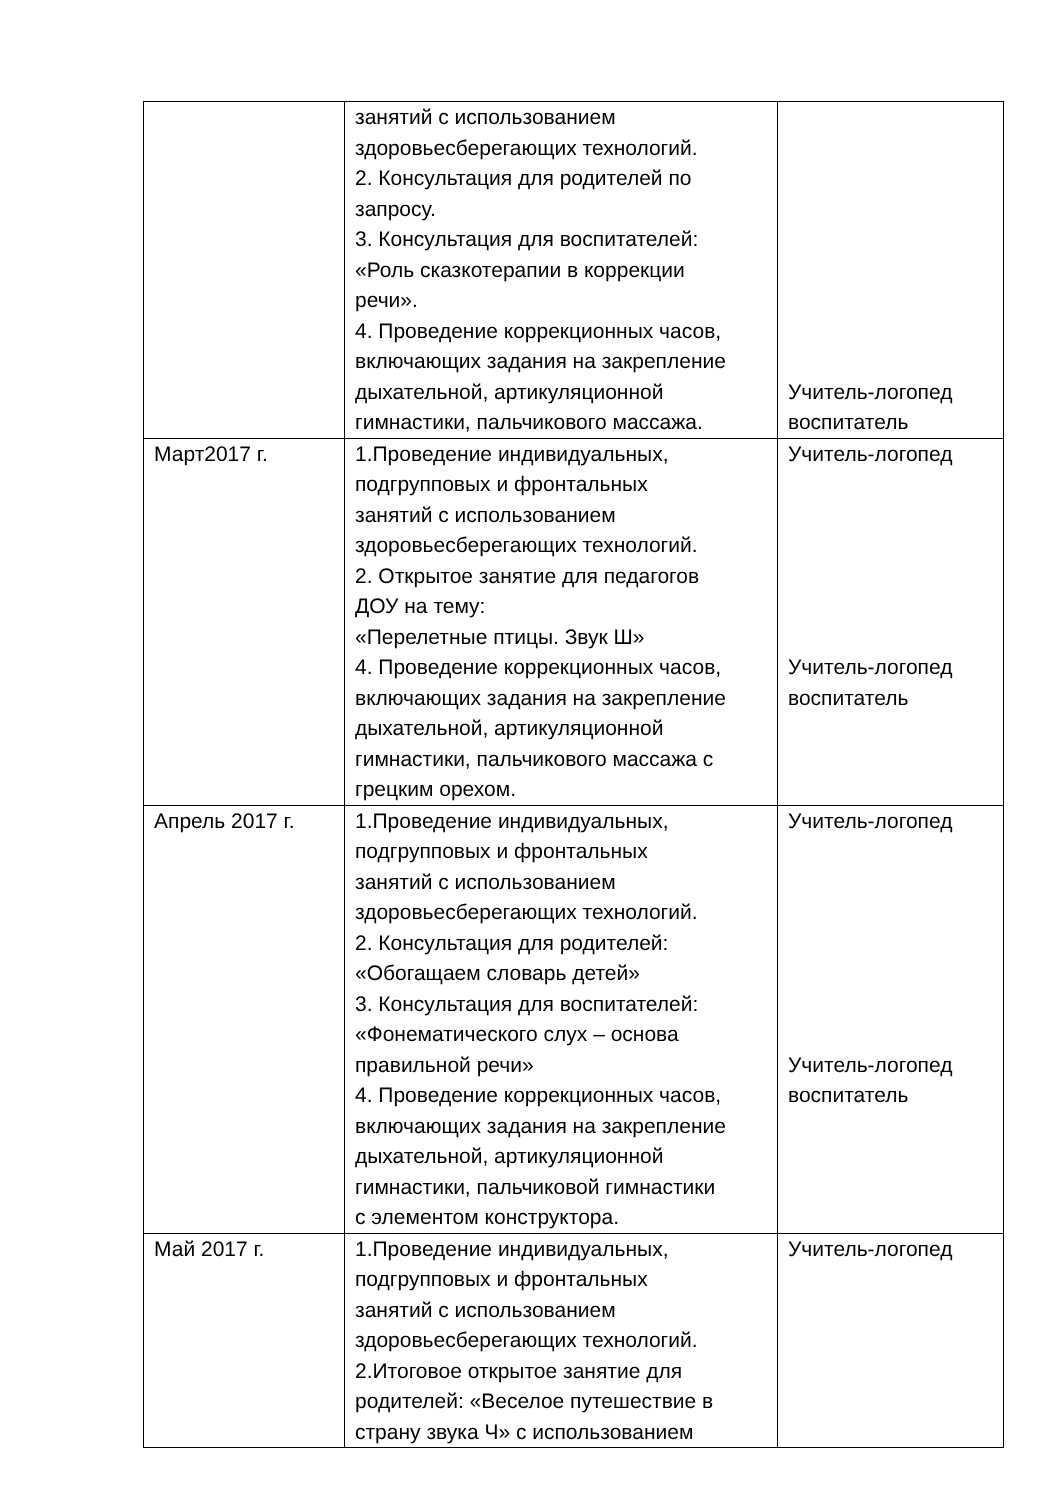| | занятий с использованием здоровьесберегающих технологий. 2. Консультация для родителей по запросу. 3. Консультация для воспитателей: «Роль сказкотерапии в коррекции речи». 4. Проведение коррекционных часов, включающих задания на закрепление дыхательной, артикуляционной гимнастики, пальчикового массажа. | Учитель-логопед воспитатель |
| Март2017 г. | 1.Проведение индивидуальных, подгрупповых и фронтальных занятий с использованием здоровьесберегающих технологий. 2. Открытое занятие для педагогов ДОУ на тему: «Перелетные птицы. Звук Ш» 4. Проведение коррекционных часов, включающих задания на закрепление дыхательной, артикуляционной гимнастики, пальчикового массажа с грецким орехом. | Учитель-логопед Учитель-логопед воспитатель |
| Апрель 2017 г. | 1.Проведение индивидуальных, подгрупповых и фронтальных занятий с использованием здоровьесберегающих технологий. 2. Консультация для родителей: «Обогащаем словарь детей» 3. Консультация для воспитателей: «Фонематического слух – основа правильной речи» 4. Проведение коррекционных часов, включающих задания на закрепление дыхательной, артикуляционной гимнастики, пальчиковой гимнастики с элементом конструктора. | Учитель-логопед Учитель-логопед воспитатель |
| Май 2017 г. | 1.Проведение индивидуальных, подгрупповых и фронтальных занятий с использованием здоровьесберегающих технологий. 2.Итоговое открытое занятие для родителей: «Веселое путешествие в страну звука Ч» с использованием | Учитель-логопед |